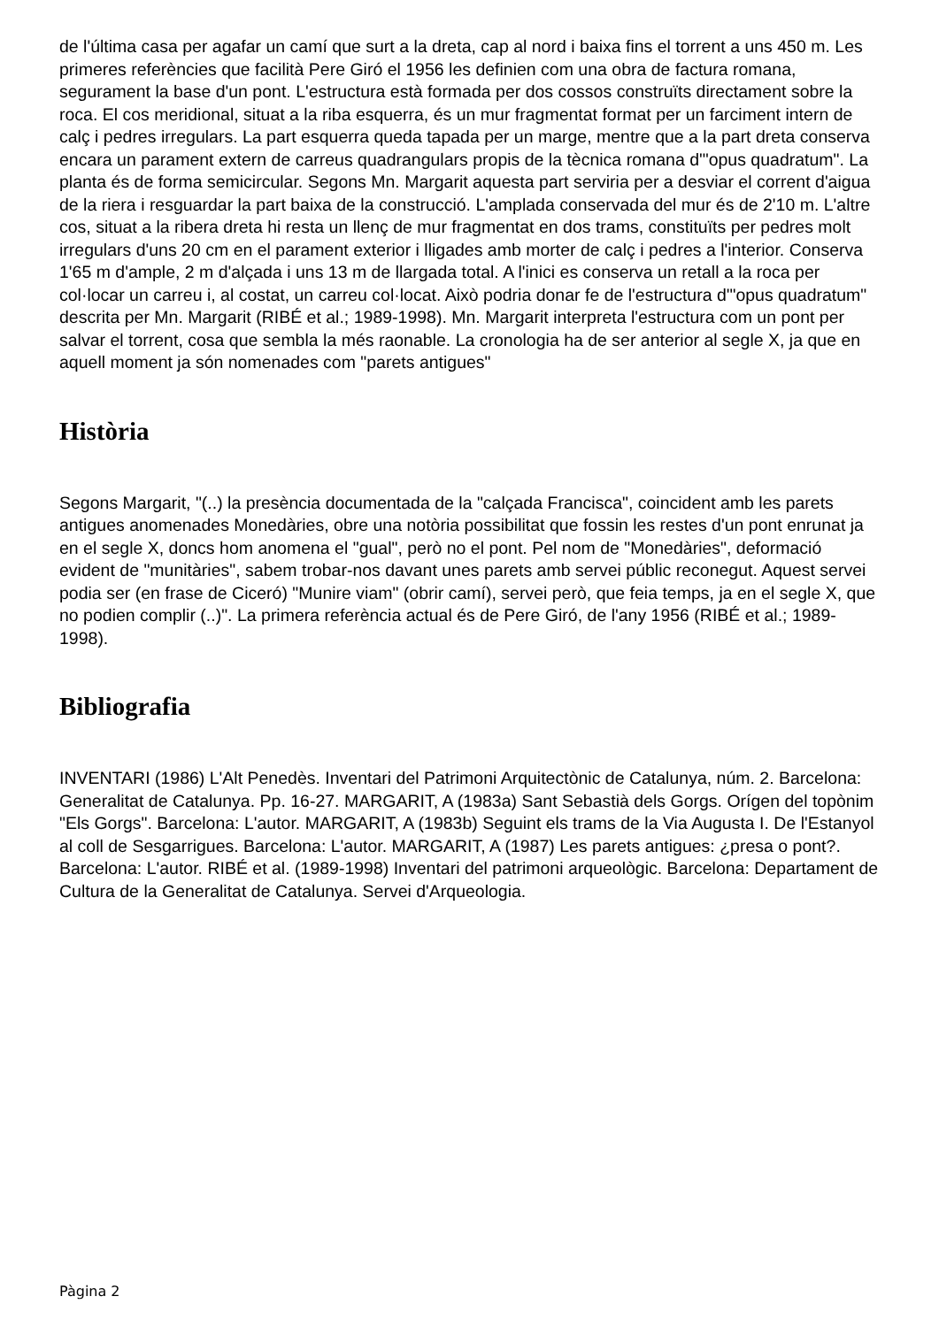de l'última casa per agafar un camí que surt a la dreta, cap al nord i baixa fins el torrent a uns 450 m. Les primeres referències que facilità Pere Giró el 1956 les definien com una obra de factura romana, segurament la base d'un pont. L'estructura està formada per dos cossos construïts directament sobre la roca. El cos meridional, situat a la riba esquerra, és un mur fragmentat format per un farciment intern de calç i pedres irregulars. La part esquerra queda tapada per un marge, mentre que a la part dreta conserva encara un parament extern de carreus quadrangulars propis de la tècnica romana d'"opus quadratum". La planta és de forma semicircular. Segons Mn. Margarit aquesta part serviria per a desviar el corrent d'aigua de la riera i resguardar la part baixa de la construcció. L'amplada conservada del mur és de 2'10 m. L'altre cos, situat a la ribera dreta hi resta un llenç de mur fragmentat en dos trams, constituïts per pedres molt irregulars d'uns 20 cm en el parament exterior i lligades amb morter de calç i pedres a l'interior. Conserva 1'65 m d'ample, 2 m d'alçada i uns 13 m de llargada total. A l'inici es conserva un retall a la roca per col·locar un carreu i, al costat, un carreu col·locat. Això podria donar fe de l'estructura d'"opus quadratum" descrita per Mn. Margarit (RIBÉ et al.; 1989-1998). Mn. Margarit interpreta l'estructura com un pont per salvar el torrent, cosa que sembla la més raonable. La cronologia ha de ser anterior al segle X, ja que en aquell moment ja són nomenades com "parets antigues"
Història
Segons Margarit, "(..) la presència documentada de la "calçada Francisca", coincident amb les parets antigues anomenades Monedàries, obre una notòria possibilitat que fossin les restes d'un pont enrunat ja en el segle X, doncs hom anomena el "gual", però no el pont. Pel nom de "Monedàries", deformació evident de "munitàries", sabem trobar-nos davant unes parets amb servei públic reconegut. Aquest servei podia ser (en frase de Ciceró) "Munire viam" (obrir camí), servei però, que feia temps, ja en el segle X, que no podien complir (..)". La primera referència actual és de Pere Giró, de l'any 1956 (RIBÉ et al.; 1989-1998).
Bibliografia
INVENTARI (1986) L'Alt Penedès. Inventari del Patrimoni Arquitectònic de Catalunya, núm. 2. Barcelona: Generalitat de Catalunya. Pp. 16-27. MARGARIT, A (1983a) Sant Sebastià dels Gorgs. Orígen del topònim "Els Gorgs". Barcelona: L'autor. MARGARIT, A (1983b) Seguint els trams de la Via Augusta I. De l'Estanyol al coll de Sesgarrigues. Barcelona: L'autor. MARGARIT, A (1987) Les parets antigues: ¿presa o pont?. Barcelona: L'autor. RIBÉ et al. (1989-1998) Inventari del patrimoni arqueològic. Barcelona: Departament de Cultura de la Generalitat de Catalunya. Servei d'Arqueologia.
Pàgina 2